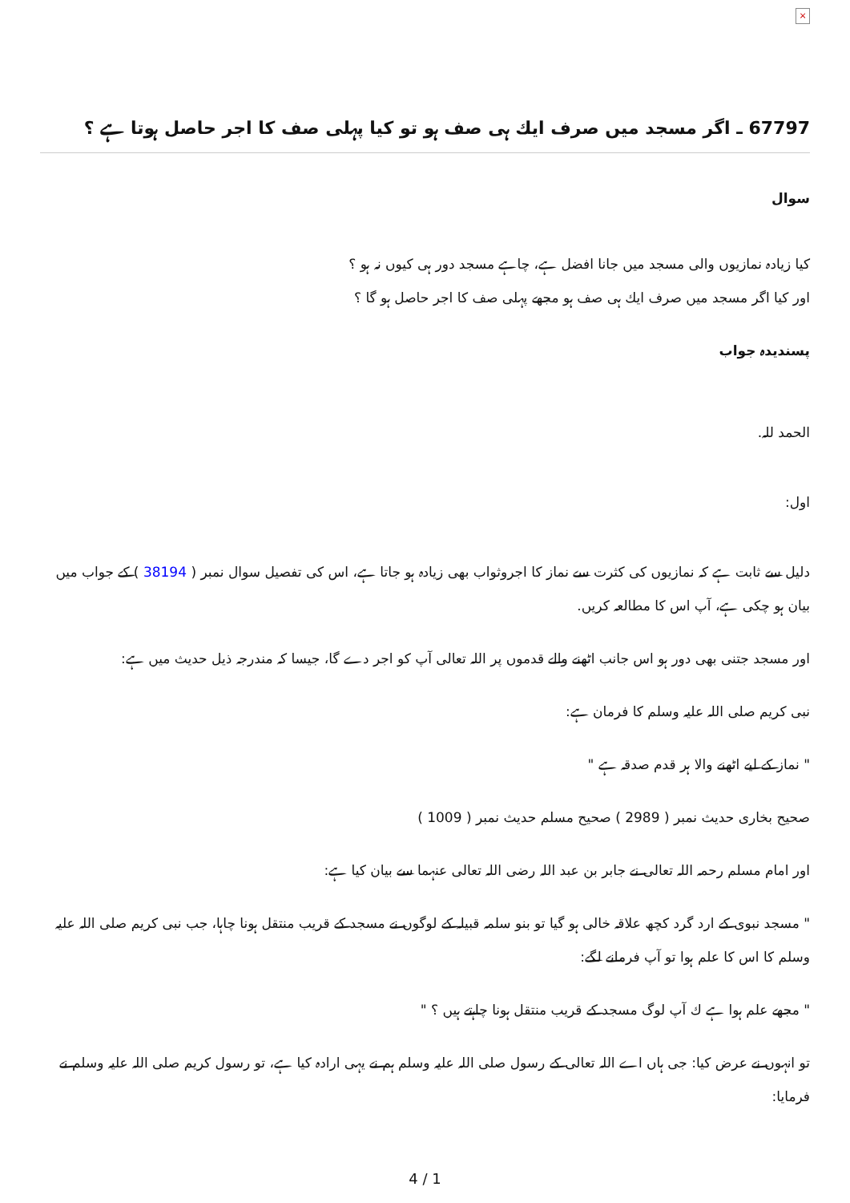×
67797 ـ اگر مسجد ميں صرف ايك ہى صف ہو تو كيا پہلى صف كا اجر حاصل ہوتا ہے ؟
سوال
كيا زيادہ نمازيوں والى مسجد ميں جانا افضل ہے، چاہے مسجد دور ہى كيوں نہ ہو ؟
اور كيا اگر مسجد ميں صرف ايك ہى صف ہو مجھے پہلى صف كا اجر حاصل ہو گا ؟
پسنديدہ جواب
الحمد للہ.
اول:
دليل سے ثابت ہے كہ نمازيوں كى كثرت سے نماز كا اجروثواب بھى زيادہ ہو جاتا ہے، اس كى تفصيل سوال نمبر ( 38194 ) كے جواب ميں بيان ہو چكى ہے، آپ اس كا مطالعہ كريں.
اور مسجد جتنى بھى دور ہو اس جانب اٹھنے والے قدموں پر اللہ تعالى آپ كو اجر دے گا، جيسا كہ مندرجہ ذيل حديث ميں ہے:
نبى كريم صلى اللہ عليہ وسلم كا فرمان ہے:
" نماز كے ليے اٹھنے والا ہر قدم صدقہ ہے "
صحيح بخارى حديث نمبر ( 2989 ) صحيح مسلم حديث نمبر ( 1009 )
اور امام مسلم رحمہ اللہ تعالى نے جابر بن عبد اللہ رضى اللہ تعالى عنہما سے بيان كيا ہے:
" مسجد نبوى كے ارد گرد كچھ علاقہ خالى ہو گيا تو بنو سلمہ قبيلہ كے لوگوں نے مسجد كے قريب منتقل ہونا چاہا، جب نبى كريم صلى اللہ عليہ وسلم كا اس كا علم ہوا تو آپ فرمانے لگے:
" مجھے علم ہوا ہے ك آپ لوگ مسجد كے قريب منتقل ہونا چاہتے ہيں ؟ "
تو انہوں نے عرض كيا: جى ہاں اے اللہ تعالى كے رسول صلى اللہ عليہ وسلم ہم نے يہى ارادہ كيا ہے، تو رسول كريم صلى اللہ عليہ وسلم نے فرمايا:
4 / 1